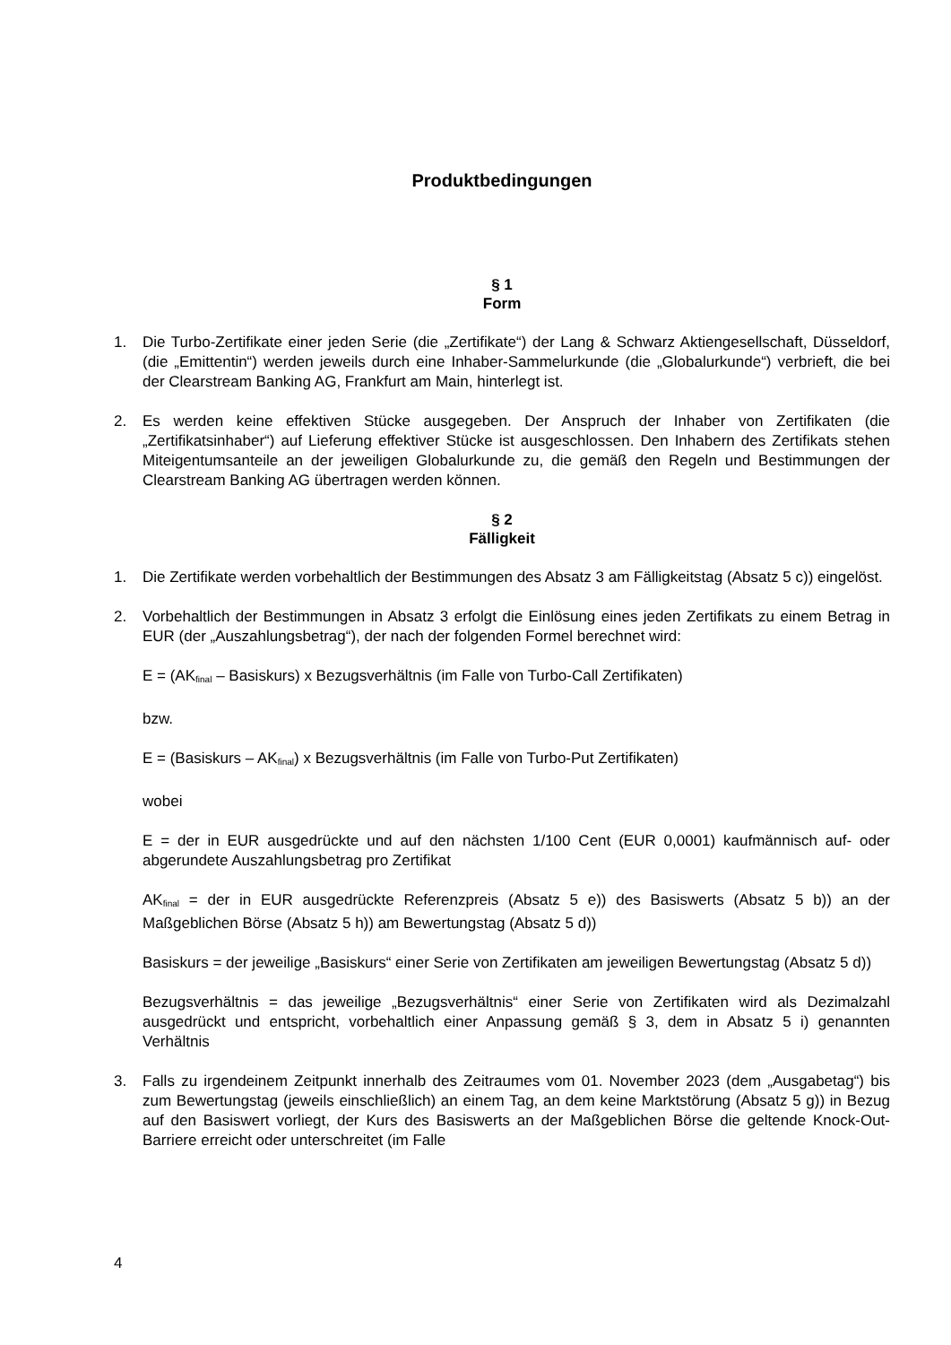Produktbedingungen
§ 1
Form
1. Die Turbo-Zertifikate einer jeden Serie (die „Zertifikate“) der Lang & Schwarz Aktiengesellschaft, Düsseldorf, (die „Emittentin“) werden jeweils durch eine Inhaber-Sammelurkunde (die „Globalurkunde“) verbrieft, die bei der Clearstream Banking AG, Frankfurt am Main, hinterlegt ist.
2. Es werden keine effektiven Stücke ausgegeben. Der Anspruch der Inhaber von Zertifikaten (die „Zertifikatsinhaber“) auf Lieferung effektiver Stücke ist ausgeschlossen. Den Inhabern des Zertifikats stehen Miteigentumsanteile an der jeweiligen Globalurkunde zu, die gemäß den Regeln und Bestimmungen der Clearstream Banking AG übertragen werden können.
§ 2
Fälligkeit
1. Die Zertifikate werden vorbehaltlich der Bestimmungen des Absatz 3 am Fälligkeitstag (Absatz 5 c)) eingelöst.
2. Vorbehaltlich der Bestimmungen in Absatz 3 erfolgt die Einlösung eines jeden Zertifikats zu einem Betrag in EUR (der „Auszahlungsbetrag“), der nach der folgenden Formel berechnet wird:
E = (AK<sub>final</sub> – Basiskurs) x Bezugsverhältnis (im Falle von Turbo-Call Zertifikaten)
bzw.
E = (Basiskurs – AK<sub>final</sub>) x Bezugsverhältnis (im Falle von Turbo-Put Zertifikaten)
wobei
E = der in EUR ausgedrückte und auf den nächsten 1/100 Cent (EUR 0,0001) kaufmännisch auf- oder abgerundete Auszahlungsbetrag pro Zertifikat
AK<sub>final</sub> = der in EUR ausgedrückte Referenzpreis (Absatz 5 e)) des Basiswerts (Absatz 5 b)) an der Maßgeblichen Börse (Absatz 5 h)) am Bewertungstag (Absatz 5 d))
Basiskurs = der jeweilige „Basiskurs“ einer Serie von Zertifikaten am jeweiligen Bewertungstag (Absatz 5 d))
Bezugsverhältnis = das jeweilige „Bezugsverhältnis“ einer Serie von Zertifikaten wird als Dezimalzahl ausgedrückt und entspricht, vorbehaltlich einer Anpassung gemäß § 3, dem in Absatz 5 i) genannten Verhältnis
3. Falls zu irgendeinem Zeitpunkt innerhalb des Zeitraumes vom 01. November 2023 (dem „Ausgabetag“) bis zum Bewertungstag (jeweils einschließlich) an einem Tag, an dem keine Marktstörung (Absatz 5 g)) in Bezug auf den Basiswert vorliegt, der Kurs des Basiswerts an der Maßgeblichen Börse die geltende Knock-Out-Barriere erreicht oder unterschreitet (im Falle
4